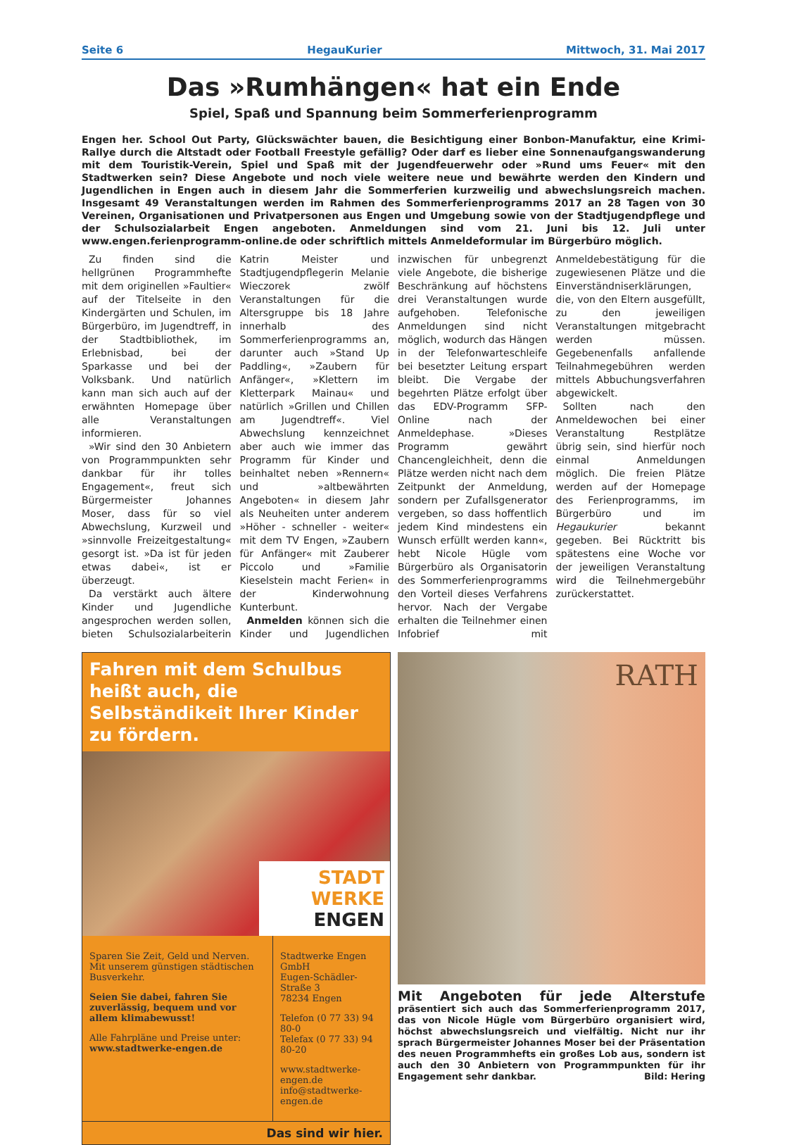Seite 6 HegauKurier Mittwoch, 31. Mai 2017
Das »Rumhängen« hat ein Ende
Spiel, Spaß und Spannung beim Sommerferienprogramm
Engen her. School Out Party, Glückswächter bauen, die Besichtigung einer Bonbon-Manufaktur, eine Krimi-Rallye durch die Altstadt oder Football Freestyle gefällig? Oder darf es lieber eine Sonnenaufgangswanderung mit dem Touristik-Verein, Spiel und Spaß mit der Jugendfeuerwehr oder »Rund ums Feuer« mit den Stadtwerken sein? Diese Angebote und noch viele weitere neue und bewährte werden den Kindern und Jugendlichen in Engen auch in diesem Jahr die Sommerferien kurzweilig und abwechslungsreich machen. Insgesamt 49 Veranstaltungen werden im Rahmen des Sommerferienprogramms 2017 an 28 Tagen von 30 Vereinen, Organisationen und Privatpersonen aus Engen und Umgebung sowie von der Stadtjugendpflege und der Schulsozialarbeit Engen angeboten. Anmeldungen sind vom 21. Juni bis 12. Juli unter www.engen.ferienprogramm-online.de oder schriftlich mittels Anmeldeformular im Bürgerbüro möglich.
Zu finden sind die hellgrünen Programmhefte mit dem originellen »Faultier« auf der Titelseite in den Kindergärten und Schulen, im Bürgerbüro, im Jugendtreff, in der Stadtbibliothek, im Erlebnisbad, bei der Sparkasse und bei der Volksbank. Und natürlich kann man sich auch auf der erwähnten Homepage über alle Veranstaltungen informieren.
»Wir sind den 30 Anbietern von Programmpunkten sehr dankbar für ihr tolles Engagement«, freut sich Bürgermeister Johannes Moser, dass für so viel Abwechslung, Kurzweil und »sinnvolle Freizeitgestaltung« gesorgt ist. »Da ist für jeden etwas dabei«, ist er überzeugt.
Da verstärkt auch ältere Kinder und Jugendliche angesprochen werden sollen, bieten Schulsozialarbeiterin Katrin Meister und Stadtjugendpflegerin Melanie Wieczorek zwölf Veranstaltungen für die Altersgruppe bis 18 Jahre innerhalb des Sommerferienprogramms an, darunter auch »Stand Up Paddling«, »Zaubern für Anfänger«, »Klettern im Kletterpark Mainau« und natürlich »Grillen und Chillen am Jugendtreff«. Viel Abwechslung kennzeichnet aber auch wie immer das Programm für Kinder und beinhaltet neben »Rennern« und »altbewährten Angeboten« in diesem Jahr als Neuheiten unter anderem »Höher - schneller - weiter« mit dem TV Engen, »Zaubern für Anfänger« mit Zauberer Piccolo und »Familie Kieselstein macht Ferien« in der Kinderwohnung Kunterbunt.
Anmelden können sich die Kinder und Jugendlichen inzwischen für unbegrenzt viele Angebote, die bisherige Beschränkung auf höchstens drei Veranstaltungen wurde aufgehoben. Telefonische Anmeldungen sind nicht möglich, wodurch das Hängen in der Telefonwarteschleife bei besetzter Leitung erspart bleibt. Die Vergabe der begehrten Plätze erfolgt über das EDV-Programm SFP-Online nach der Anmeldephase. »Dieses Programm gewährt Chancengleichheit, denn die Plätze werden nicht nach dem Zeitpunkt der Anmeldung, sondern per Zufallsgenerator vergeben, so dass hoffentlich jedem Kind mindestens ein Wunsch erfüllt werden kann«, hebt Nicole Hügle vom Bürgerbüro als Organisatorin des Sommerferienprogramms den Vorteil dieses Verfahrens hervor. Nach der Vergabe erhalten die Teilnehmer einen Infobrief mit Anmeldebestätigung für die zugewiesenen Plätze und die Einverständniserklärungen, die, von den Eltern ausgefüllt, zu den jeweiligen Veranstaltungen mitgebracht werden müssen. Gegebenenfalls anfallende Teilnahmegebühren werden mittels Abbuchungsverfahren abgewickelt.
Sollten nach den Anmeldewochen bei einer Veranstaltung Restplätze übrig sein, sind hierfür noch einmal Anmeldungen möglich. Die freien Plätze werden auf der Homepage des Ferienprogramms, im Bürgerbüro und im Hegaukurier bekannt gegeben. Bei Rücktritt bis spätestens eine Woche vor der jeweiligen Veranstaltung wird die Teilnehmergebühr zurückerstattet.
Fahren mit dem Schulbus heißt auch, die Selbständikeit Ihrer Kinder zu fördern.
STADT WERKE ENGEN
Sparen Sie Zeit, Geld und Nerven. Mit unserem günstigen städtischen Busverkehr.
Seien Sie dabei, fahren Sie zuverlässig, bequem und vor allem klimabewusst!
Alle Fahrpläne und Preise unter:
www.stadtwerke-engen.de
Stadtwerke Engen GmbH
Eugen-Schädler-Straße 3
78234 Engen
Telefon (0 77 33) 94 80-0
Telefax (0 77 33) 94 80-20
www.stadtwerke-engen.de
info@stadtwerke-engen.de
Das sind wir hier.
RATH
Mit Angeboten für jede Alterstufe präsentiert sich auch das Sommerferienprogramm 2017, das von Nicole Hügle vom Bürgerbüro organisiert wird, höchst abwechslungsreich und vielfältig. Nicht nur ihr sprach Bürgermeister Johannes Moser bei der Präsentation des neuen Programmhefts ein großes Lob aus, sondern ist auch den 30 Anbietern von Programmpunkten für ihr Engagement sehr dankbar. Bild: Hering